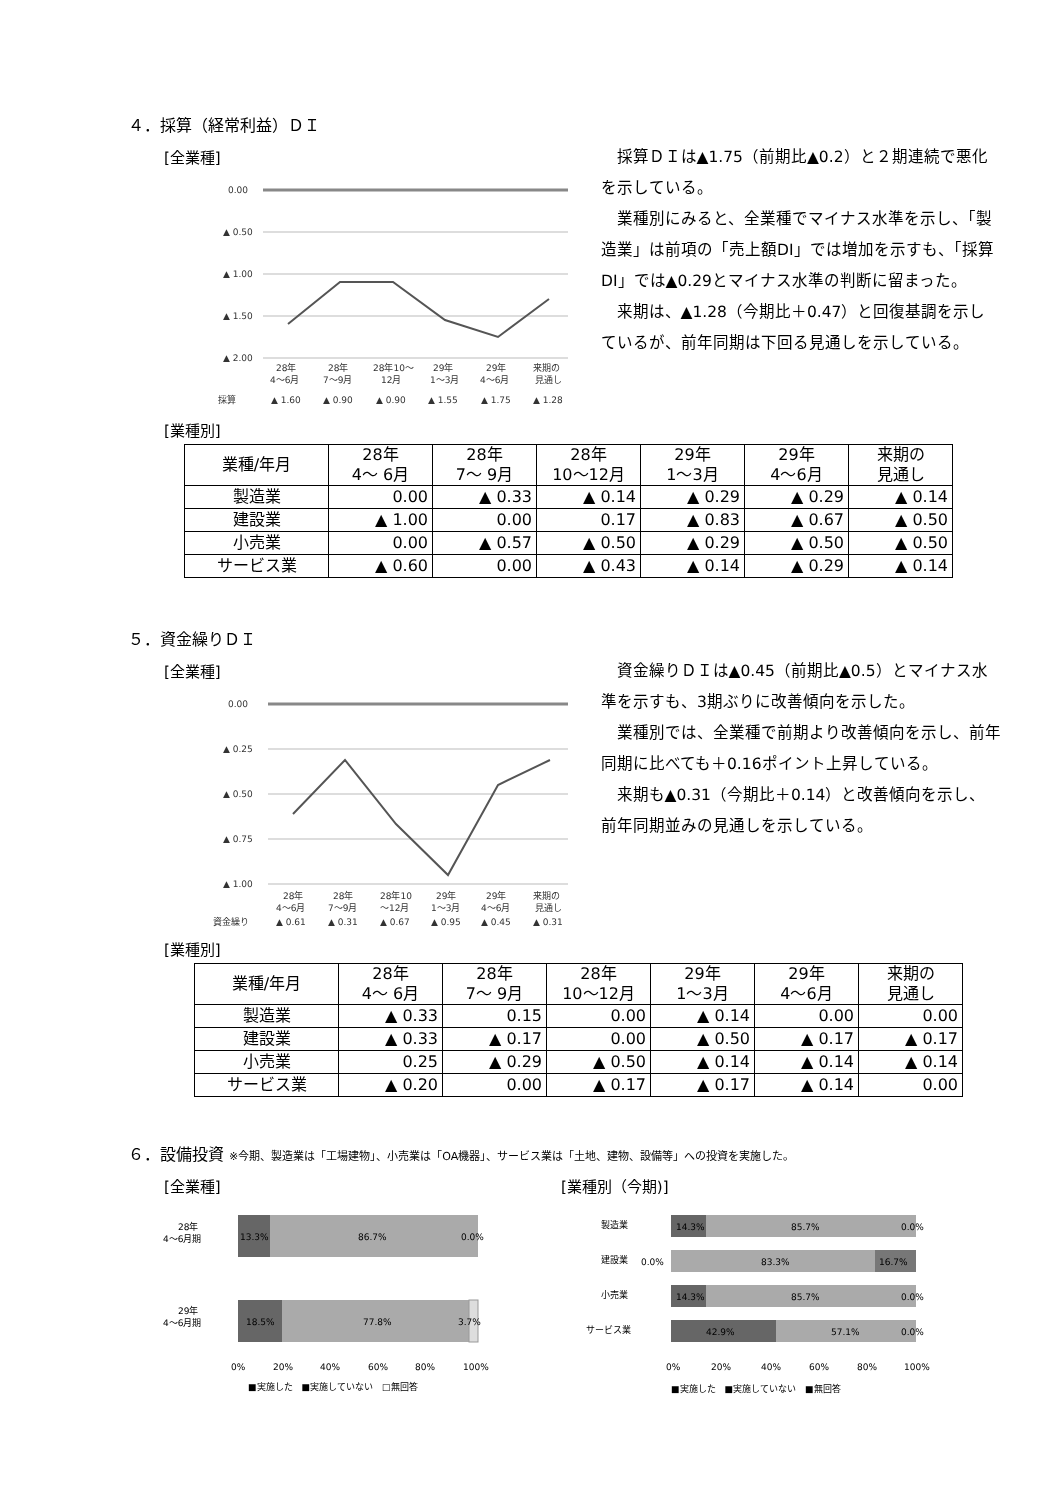４．採算（経常利益）ＤＩ
[全業種]
0.00
▲ 0.50
▲ 1.00
▲ 1.50
▲ 2.00
28年
28年
28年10～
29年
29年
来期の
4～6月
7～9月
12月
1～3月
4～6月
見通し
採算
▲ 1.60
▲ 0.90
▲ 0.90
▲ 1.55
▲ 1.75
▲ 1.28
採算ＤＩは▲1.75（前期比▲0.2）と２期連続で悪化を示している。
業種別にみると、全業種でマイナス水準を示し、「製造業」は前項の「売上額DI」では増加を示すも、「採算DI」では▲0.29とマイナス水準の判断に留まった。
来期は、▲1.28（今期比＋0.47）と回復基調を示しているが、前年同期は下回る見通しを示している。
[業種別]
| 業種/年月 | 28年 4～ 6月 | 28年 7～ 9月 | 28年 10～12月 | 29年 1～3月 | 29年 4～6月 | 来期の 見通し |
| --- | --- | --- | --- | --- | --- | --- |
| 製造業 | 0.00 | ▲ 0.33 | ▲ 0.14 | ▲ 0.29 | ▲ 0.29 | ▲ 0.14 |
| 建設業 | ▲ 1.00 | 0.00 | 0.17 | ▲ 0.83 | ▲ 0.67 | ▲ 0.50 |
| 小売業 | 0.00 | ▲ 0.57 | ▲ 0.50 | ▲ 0.29 | ▲ 0.50 | ▲ 0.50 |
| サービス業 | ▲ 0.60 | 0.00 | ▲ 0.43 | ▲ 0.14 | ▲ 0.29 | ▲ 0.14 |
５．資金繰りＤＩ
[全業種]
0.00
▲ 0.25
▲ 0.50
▲ 0.75
▲ 1.00
28年
28年
28年10
29年
29年
来期の
4～6月
7～9月
～12月
1～3月
4～6月
見通し
資金繰り
▲ 0.61
▲ 0.31
▲ 0.67
▲ 0.95
▲ 0.45
▲ 0.31
資金繰りＤＩは▲0.45（前期比▲0.5）とマイナス水準を示すも、3期ぶりに改善傾向を示した。
業種別では、全業種で前期より改善傾向を示し、前年同期に比べても＋0.16ポイント上昇している。
来期も▲0.31（今期比＋0.14）と改善傾向を示し、前年同期並みの見通しを示している。
[業種別]
| 業種/年月 | 28年 4～ 6月 | 28年 7～ 9月 | 28年 10～12月 | 29年 1～3月 | 29年 4～6月 | 来期の 見通し |
| --- | --- | --- | --- | --- | --- | --- |
| 製造業 | ▲ 0.33 | 0.15 | 0.00 | ▲ 0.14 | 0.00 | 0.00 |
| 建設業 | ▲ 0.33 | ▲ 0.17 | 0.00 | ▲ 0.50 | ▲ 0.17 | ▲ 0.17 |
| 小売業 | 0.25 | ▲ 0.29 | ▲ 0.50 | ▲ 0.14 | ▲ 0.14 | ▲ 0.14 |
| サービス業 | ▲ 0.20 | 0.00 | ▲ 0.17 | ▲ 0.17 | ▲ 0.14 | 0.00 |
６．設備投資 ※今期、製造業は「工場建物」、小売業は「OA機器」、サービス業は「土地、建物、設備等」への投資を実施した。
[全業種]
28年
4～6月期
29年
4～6月期
13.3%
86.7%
0.0%
18.5%
77.8%
3.7%
0%
20%
40%
60%
80%
100%
■実施した　■実施していない　□無回答
[業種別（今期)]
製造業
14.3%
85.7%
0.0%
建設業
0.0%
83.3%
16.7%
小売業
14.3%
85.7%
0.0%
サービス業
42.9%
57.1%
0.0%
0%
20%
40%
60%
80%
100%
■実施した　■実施していない　■無回答